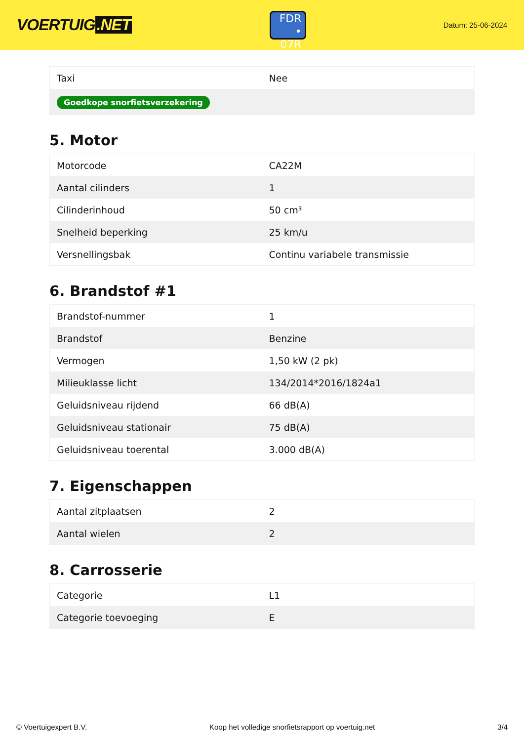VOERTUIG.NET
FDR
• 07R
Datum: 25-06-2024
| Taxi | Nee |
| Goedkope snorfietsverzekering | |
5. Motor
| Motorcode | CA22M |
| Aantal cilinders | 1 |
| Cilinderinhoud | 50 cm³ |
| Snelheid beperking | 25 km/u |
| Versnellingsbak | Continu variabele transmissie |
6. Brandstof #1
| Brandstof-nummer | 1 |
| Brandstof | Benzine |
| Vermogen | 1,50 kW (2 pk) |
| Milieuklasse licht | 134/2014*2016/1824a1 |
| Geluidsniveau rijdend | 66 dB(A) |
| Geluidsniveau stationair | 75 dB(A) |
| Geluidsniveau toerental | 3.000 dB(A) |
7. Eigenschappen
| Aantal zitplaatsen | 2 |
| Aantal wielen | 2 |
8. Carrosserie
| Categorie | L1 |
| Categorie toevoeging | E |
© Voertuigexpert B.V. Koop het volledige snorfietsrapport op voertuig.net 3/4